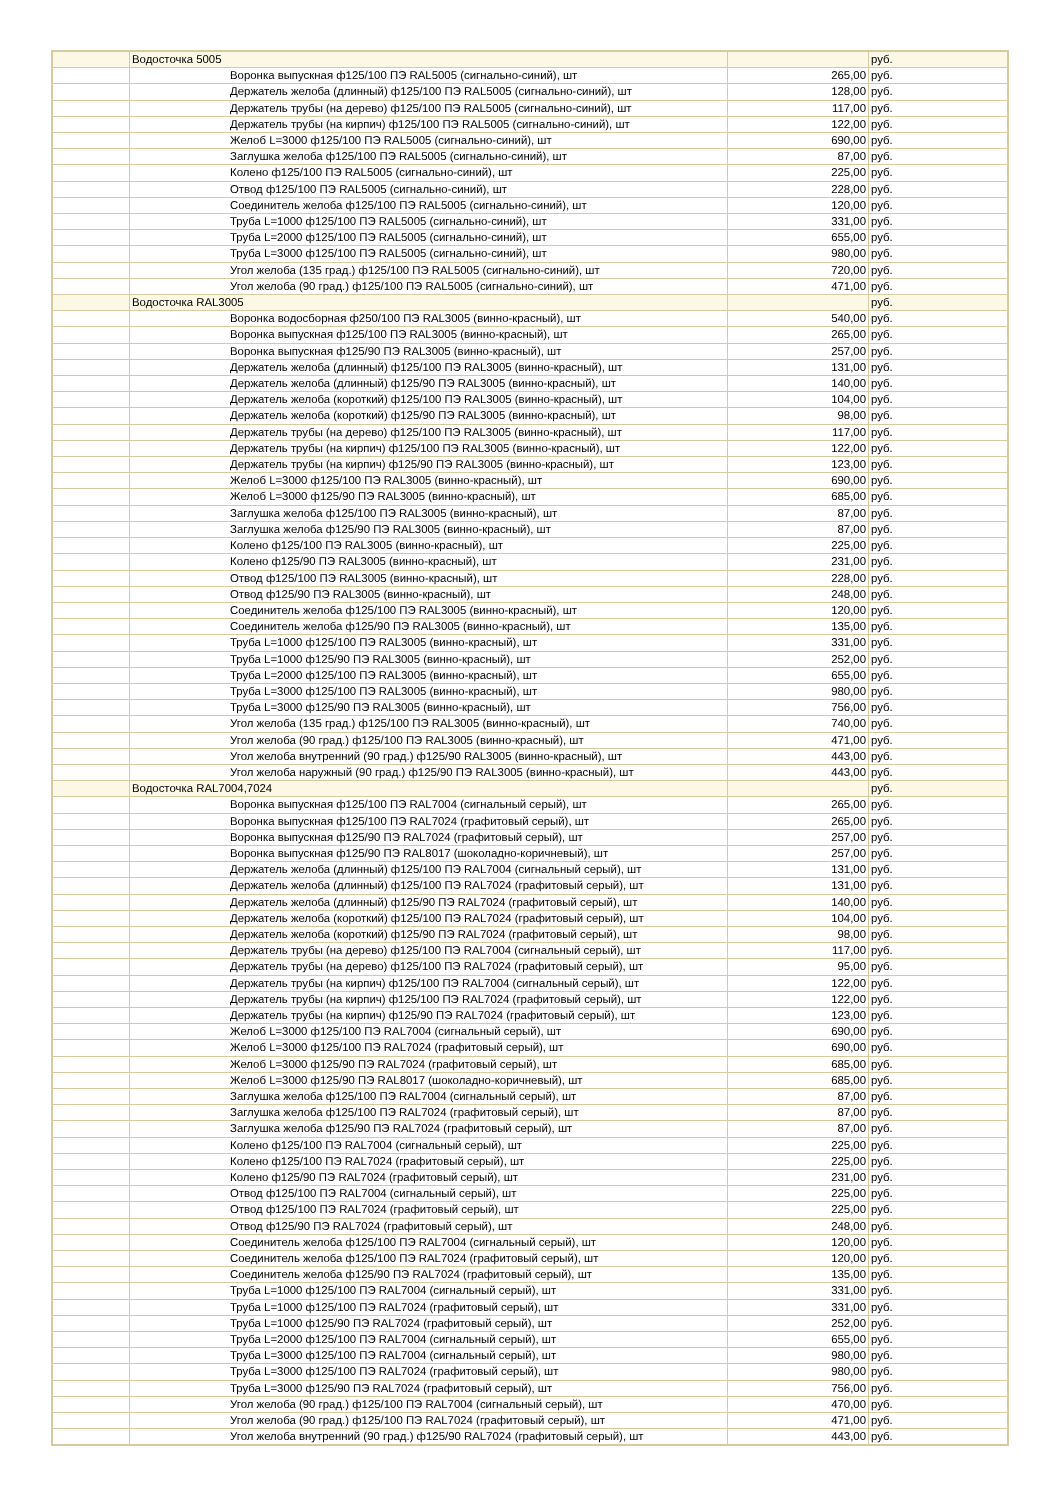| | Водосточка 5005 | | руб. |
| | Воронка выпускная ф125/100 ПЭ RAL5005 (сигнально-синий), шт | 265,00 | руб. |
| | Держатель желоба (длинный) ф125/100 ПЭ RAL5005 (сигнально-синий), шт | 128,00 | руб. |
| | Держатель трубы (на дерево) ф125/100 ПЭ RAL5005 (сигнально-синий), шт | 117,00 | руб. |
| | Держатель трубы (на кирпич) ф125/100 ПЭ RAL5005 (сигнально-синий), шт | 122,00 | руб. |
| | Желоб L=3000 ф125/100 ПЭ RAL5005 (сигнально-синий), шт | 690,00 | руб. |
| | Заглушка желоба ф125/100 ПЭ RAL5005 (сигнально-синий), шт | 87,00 | руб. |
| | Колено ф125/100 ПЭ RAL5005 (сигнально-синий), шт | 225,00 | руб. |
| | Отвод ф125/100 ПЭ RAL5005 (сигнально-синий), шт | 228,00 | руб. |
| | Соединитель желоба ф125/100 ПЭ RAL5005 (сигнально-синий), шт | 120,00 | руб. |
| | Труба L=1000 ф125/100 ПЭ RAL5005 (сигнально-синий), шт | 331,00 | руб. |
| | Труба L=2000 ф125/100 ПЭ RAL5005 (сигнально-синий), шт | 655,00 | руб. |
| | Труба L=3000 ф125/100 ПЭ RAL5005 (сигнально-синий), шт | 980,00 | руб. |
| | Угол желоба (135 град.) ф125/100 ПЭ RAL5005 (сигнально-синий), шт | 720,00 | руб. |
| | Угол желоба (90 град.) ф125/100 ПЭ RAL5005 (сигнально-синий), шт | 471,00 | руб. |
| | Водосточка RAL3005 | | руб. |
| | Воронка водосборная ф250/100 ПЭ RAL3005 (винно-красный), шт | 540,00 | руб. |
| | Воронка выпускная ф125/100 ПЭ RAL3005 (винно-красный), шт | 265,00 | руб. |
| | Воронка выпускная ф125/90 ПЭ RAL3005 (винно-красный), шт | 257,00 | руб. |
| | Держатель желоба (длинный) ф125/100 ПЭ RAL3005 (винно-красный), шт | 131,00 | руб. |
| | Держатель желоба (длинный) ф125/90 ПЭ RAL3005 (винно-красный), шт | 140,00 | руб. |
| | Держатель желоба (короткий) ф125/100 ПЭ RAL3005 (винно-красный), шт | 104,00 | руб. |
| | Держатель желоба (короткий) ф125/90 ПЭ RAL3005 (винно-красный), шт | 98,00 | руб. |
| | Держатель трубы (на дерево) ф125/100 ПЭ RAL3005 (винно-красный), шт | 117,00 | руб. |
| | Держатель трубы (на кирпич) ф125/100 ПЭ RAL3005 (винно-красный), шт | 122,00 | руб. |
| | Держатель трубы (на кирпич) ф125/90 ПЭ RAL3005 (винно-красный), шт | 123,00 | руб. |
| | Желоб L=3000 ф125/100 ПЭ RAL3005 (винно-красный), шт | 690,00 | руб. |
| | Желоб L=3000 ф125/90 ПЭ RAL3005 (винно-красный), шт | 685,00 | руб. |
| | Заглушка желоба ф125/100 ПЭ RAL3005 (винно-красный), шт | 87,00 | руб. |
| | Заглушка желоба ф125/90 ПЭ RAL3005 (винно-красный), шт | 87,00 | руб. |
| | Колено ф125/100 ПЭ RAL3005 (винно-красный), шт | 225,00 | руб. |
| | Колено ф125/90 ПЭ RAL3005 (винно-красный), шт | 231,00 | руб. |
| | Отвод ф125/100 ПЭ RAL3005 (винно-красный), шт | 228,00 | руб. |
| | Отвод ф125/90 ПЭ RAL3005 (винно-красный), шт | 248,00 | руб. |
| | Соединитель желоба ф125/100 ПЭ RAL3005 (винно-красный), шт | 120,00 | руб. |
| | Соединитель желоба ф125/90 ПЭ RAL3005 (винно-красный), шт | 135,00 | руб. |
| | Труба L=1000 ф125/100 ПЭ RAL3005 (винно-красный), шт | 331,00 | руб. |
| | Труба L=1000 ф125/90 ПЭ RAL3005 (винно-красный), шт | 252,00 | руб. |
| | Труба L=2000 ф125/100 ПЭ RAL3005 (винно-красный), шт | 655,00 | руб. |
| | Труба L=3000 ф125/100 ПЭ RAL3005 (винно-красный), шт | 980,00 | руб. |
| | Труба L=3000 ф125/90 ПЭ RAL3005 (винно-красный), шт | 756,00 | руб. |
| | Угол желоба (135 град.) ф125/100 ПЭ RAL3005 (винно-красный), шт | 740,00 | руб. |
| | Угол желоба (90 град.) ф125/100 ПЭ RAL3005 (винно-красный), шт | 471,00 | руб. |
| | Угол желоба внутренний (90 град.) ф125/90 RAL3005 (винно-красный), шт | 443,00 | руб. |
| | Угол желоба наружный (90 град.) ф125/90 ПЭ RAL3005 (винно-красный), шт | 443,00 | руб. |
| | Водосточка RAL7004,7024 | | руб. |
| | Воронка выпускная ф125/100 ПЭ RAL7004 (сигнальный серый), шт | 265,00 | руб. |
| | Воронка выпускная ф125/100 ПЭ RAL7024 (графитовый серый), шт | 265,00 | руб. |
| | Воронка выпускная ф125/90 ПЭ RAL7024 (графитовый серый), шт | 257,00 | руб. |
| | Воронка выпускная ф125/90 ПЭ RAL8017 (шоколадно-коричневый), шт | 257,00 | руб. |
| | Держатель желоба (длинный) ф125/100 ПЭ RAL7004 (сигнальный серый), шт | 131,00 | руб. |
| | Держатель желоба (длинный) ф125/100 ПЭ RAL7024 (графитовый серый), шт | 131,00 | руб. |
| | Держатель желоба (длинный) ф125/90 ПЭ RAL7024 (графитовый серый), шт | 140,00 | руб. |
| | Держатель желоба (короткий) ф125/100 ПЭ RAL7024 (графитовый серый), шт | 104,00 | руб. |
| | Держатель желоба (короткий) ф125/90 ПЭ RAL7024 (графитовый серый), шт | 98,00 | руб. |
| | Держатель трубы (на дерево) ф125/100 ПЭ RAL7004 (сигнальный серый), шт | 117,00 | руб. |
| | Держатель трубы (на дерево) ф125/100 ПЭ RAL7024 (графитовый серый), шт | 95,00 | руб. |
| | Держатель трубы (на кирпич) ф125/100 ПЭ RAL7004 (сигнальный серый), шт | 122,00 | руб. |
| | Держатель трубы (на кирпич) ф125/100 ПЭ RAL7024 (графитовый серый), шт | 122,00 | руб. |
| | Держатель трубы (на кирпич) ф125/90 ПЭ RAL7024 (графитовый серый), шт | 123,00 | руб. |
| | Желоб L=3000 ф125/100 ПЭ RAL7004 (сигнальный серый), шт | 690,00 | руб. |
| | Желоб L=3000 ф125/100 ПЭ RAL7024 (графитовый серый), шт | 690,00 | руб. |
| | Желоб L=3000 ф125/90 ПЭ RAL7024 (графитовый серый), шт | 685,00 | руб. |
| | Желоб L=3000 ф125/90 ПЭ RAL8017 (шоколадно-коричневый), шт | 685,00 | руб. |
| | Заглушка желоба ф125/100 ПЭ RAL7004 (сигнальный серый), шт | 87,00 | руб. |
| | Заглушка желоба ф125/100 ПЭ RAL7024 (графитовый серый), шт | 87,00 | руб. |
| | Заглушка желоба ф125/90 ПЭ RAL7024 (графитовый серый), шт | 87,00 | руб. |
| | Колено ф125/100 ПЭ RAL7004 (сигнальный серый), шт | 225,00 | руб. |
| | Колено ф125/100 ПЭ RAL7024 (графитовый серый), шт | 225,00 | руб. |
| | Колено ф125/90 ПЭ RAL7024 (графитовый серый), шт | 231,00 | руб. |
| | Отвод ф125/100 ПЭ RAL7004 (сигнальный серый), шт | 225,00 | руб. |
| | Отвод ф125/100 ПЭ RAL7024 (графитовый серый), шт | 225,00 | руб. |
| | Отвод ф125/90 ПЭ RAL7024 (графитовый серый), шт | 248,00 | руб. |
| | Соединитель желоба ф125/100 ПЭ RAL7004 (сигнальный серый), шт | 120,00 | руб. |
| | Соединитель желоба ф125/100 ПЭ RAL7024 (графитовый серый), шт | 120,00 | руб. |
| | Соединитель желоба ф125/90 ПЭ RAL7024 (графитовый серый), шт | 135,00 | руб. |
| | Труба L=1000 ф125/100 ПЭ RAL7004 (сигнальный серый), шт | 331,00 | руб. |
| | Труба L=1000 ф125/100 ПЭ RAL7024 (графитовый серый), шт | 331,00 | руб. |
| | Труба L=1000 ф125/90 ПЭ RAL7024 (графитовый серый), шт | 252,00 | руб. |
| | Труба L=2000 ф125/100 ПЭ RAL7004 (сигнальный серый), шт | 655,00 | руб. |
| | Труба L=3000 ф125/100 ПЭ RAL7004 (сигнальный серый), шт | 980,00 | руб. |
| | Труба L=3000 ф125/100 ПЭ RAL7024 (графитовый серый), шт | 980,00 | руб. |
| | Труба L=3000 ф125/90 ПЭ RAL7024 (графитовый серый), шт | 756,00 | руб. |
| | Угол желоба (90 град.) ф125/100 ПЭ RAL7004 (сигнальный серый), шт | 470,00 | руб. |
| | Угол желоба (90 град.) ф125/100 ПЭ RAL7024 (графитовый серый), шт | 471,00 | руб. |
| | Угол желоба внутренний (90 град.) ф125/90 RAL7024 (графитовый серый), шт | 443,00 | руб. |